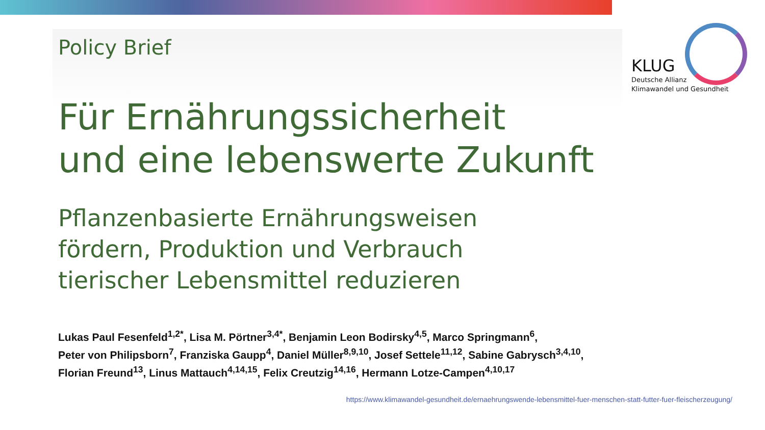KLUG
Deutsche Allianz
Klimawandel und Gesundheit
Policy Brief
Für Ernährungssicherheit
und eine lebenswerte Zukunft
Pflanzenbasierte Ernährungsweisen
fördern, Produktion und Verbrauch
tierischer Lebensmittel reduzieren
Lukas Paul Fesenfeld<sup>1,2*</sup>, Lisa M. Pörtner<sup>3,4*</sup>, Benjamin Leon Bodirsky<sup>4,5</sup>, Marco Springmann<sup>6</sup>,
Peter von Philipsborn<sup>7</sup>, Franziska Gaupp<sup>4</sup>, Daniel Müller<sup>8,9,10</sup>, Josef Settele<sup>11,12</sup>, Sabine Gabrysch<sup>3,4,10</sup>,
Florian Freund<sup>13</sup>, Linus Mattauch<sup>4,14,15</sup>, Felix Creutzig<sup>14,16</sup>, Hermann Lotze-Campen<sup>4,10,17</sup>
https://www.klimawandel-gesundheit.de/ernaehrungswende-lebensmittel-fuer-menschen-statt-futter-fuer-fleischerzeugung/